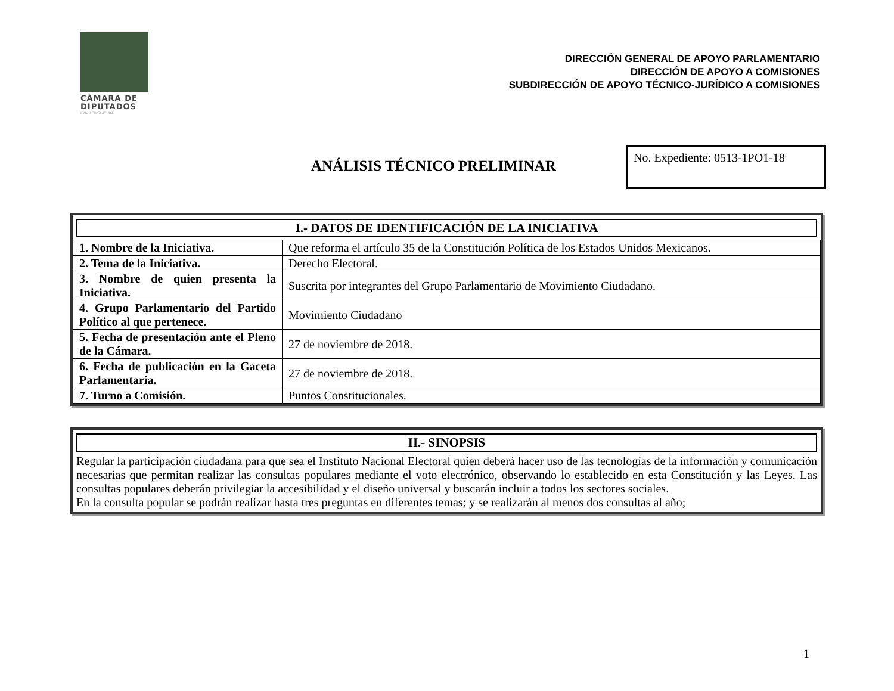CÁMARA DE
DIPUTADOS
LXIV LEGISLATURA
DIRECCIÓN GENERAL DE APOYO PARLAMENTARIO
DIRECCIÓN DE APOYO A COMISIONES
SUBDIRECCIÓN DE APOYO TÉCNICO-JURÍDICO A COMISIONES
ANÁLISIS TÉCNICO PRELIMINAR
No. Expediente: 0513-1PO1-18
I.- DATOS DE IDENTIFICACIÓN DE LA INICIATIVA
| 1. Nombre de la Iniciativa. | Que reforma el artículo 35 de la Constitución Política de los Estados Unidos Mexicanos. |
| 2. Tema de la Iniciativa. | Derecho Electoral. |
| 3. Nombre de quien presenta la Iniciativa. | Suscrita por integrantes del Grupo Parlamentario de Movimiento Ciudadano. |
| 4. Grupo Parlamentario del Partido Político al que pertenece. | Movimiento Ciudadano |
| 5. Fecha de presentación ante el Pleno de la Cámara. | 27 de noviembre de 2018. |
| 6. Fecha de publicación en la Gaceta Parlamentaria. | 27 de noviembre de 2018. |
| 7. Turno a Comisión. | Puntos Constitucionales. |
II.- SINOPSIS
Regular la participación ciudadana para que sea el Instituto Nacional Electoral quien deberá hacer uso de las tecnologías de la información y comunicación necesarias que permitan realizar las consultas populares mediante el voto electrónico, observando lo establecido en esta Constitución y las Leyes. Las consultas populares deberán privilegiar la accesibilidad y el diseño universal y buscarán incluir a todos los sectores sociales.
En la consulta popular se podrán realizar hasta tres preguntas en diferentes temas; y se realizarán al menos dos consultas al año;
1